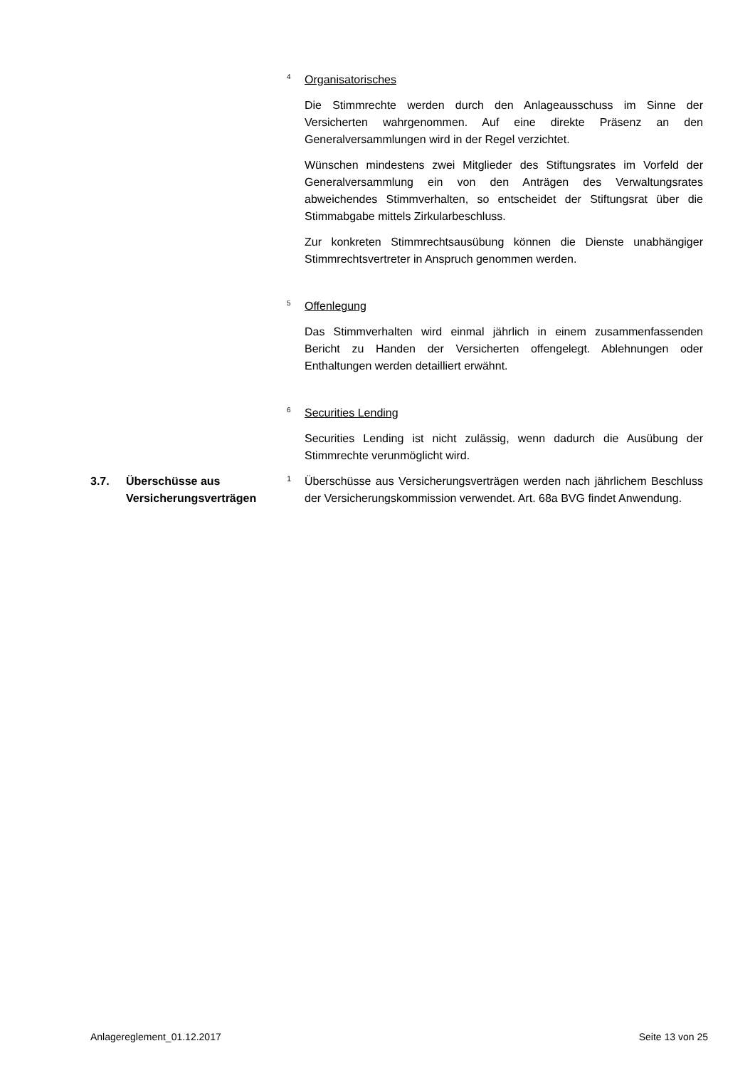4
Organisatorisches
Die Stimmrechte werden durch den Anlageausschuss im Sinne der Versicherten wahrgenommen. Auf eine direkte Präsenz an den Generalversammlungen wird in der Regel verzichtet.
Wünschen mindestens zwei Mitglieder des Stiftungsrates im Vorfeld der Generalversammlung ein von den Anträgen des Verwaltungsrates abweichendes Stimmverhalten, so entscheidet der Stiftungsrat über die Stimmabgabe mittels Zirkularbeschluss.
Zur konkreten Stimmrechtsausübung können die Dienste unabhängiger Stimmrechtsvertreter in Anspruch genommen werden.
5
Offenlegung
Das Stimmverhalten wird einmal jährlich in einem zusammenfassenden Bericht zu Handen der Versicherten offengelegt. Ablehnungen oder Enthaltungen werden detailliert erwähnt.
6
Securities Lending
Securities Lending ist nicht zulässig, wenn dadurch die Ausübung der Stimmrechte verunmöglicht wird.
3.7. Überschüsse aus
Versicherungsverträgen
1
Überschüsse aus Versicherungsverträgen werden nach jährlichem Beschluss der Versicherungskommission verwendet. Art. 68a BVG findet Anwendung.
Anlagereglement_01.12.2017 Seite 13 von 25